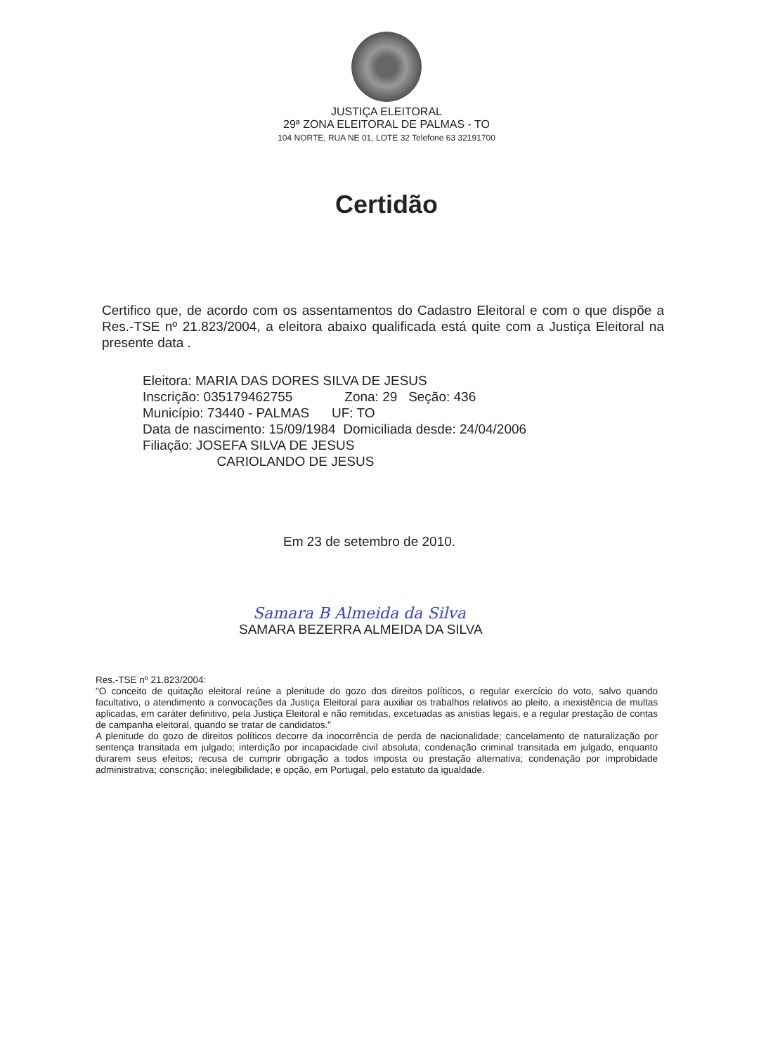JUSTIÇA ELEITORAL
29ª ZONA ELEITORAL DE PALMAS - TO
104 NORTE, RUA NE 01, LOTE 32 Telefone 63 32191700
Certidão
Certifico que, de acordo com os assentamentos do Cadastro Eleitoral e com o que dispõe a Res.-TSE nº 21.823/2004, a eleitora abaixo qualificada está quite com a Justiça Eleitoral na presente data .
Eleitora: MARIA DAS DORES SILVA DE JESUS
Inscrição: 035179462755 Zona: 29 Seção: 436
Município: 73440 - PALMAS UF: TO
Data de nascimento: 15/09/1984 Domiciliada desde: 24/04/2006
Filiação: JOSEFA SILVA DE JESUS
CARIOLANDO DE JESUS
Em 23 de setembro de 2010.
Samara B Almeida da Silva
SAMARA BEZERRA ALMEIDA DA SILVA
Res.-TSE nº 21.823/2004:
"O conceito de quitação eleitoral reúne a plenitude do gozo dos direitos políticos, o regular exercício do voto, salvo quando facultativo, o atendimento a convocações da Justiça Eleitoral para auxiliar os trabalhos relativos ao pleito, a inexistência de multas aplicadas, em caráter definitivo, pela Justiça Eleitoral e não remitidas, excetuadas as anistias legais, e a regular prestação de contas de campanha eleitoral, quando se tratar de candidatos."
A plenitude do gozo de direitos políticos decorre da inocorrência de perda de nacionalidade; cancelamento de naturalização por sentença transitada em julgado; interdição por incapacidade civil absoluta; condenação criminal transitada em julgado, enquanto durarem seus efeitos; recusa de cumprir obrigação a todos imposta ou prestação alternativa; condenação por improbidade administrativa; conscrição; inelegibilidade; e opção, em Portugal, pelo estatuto da igualdade.